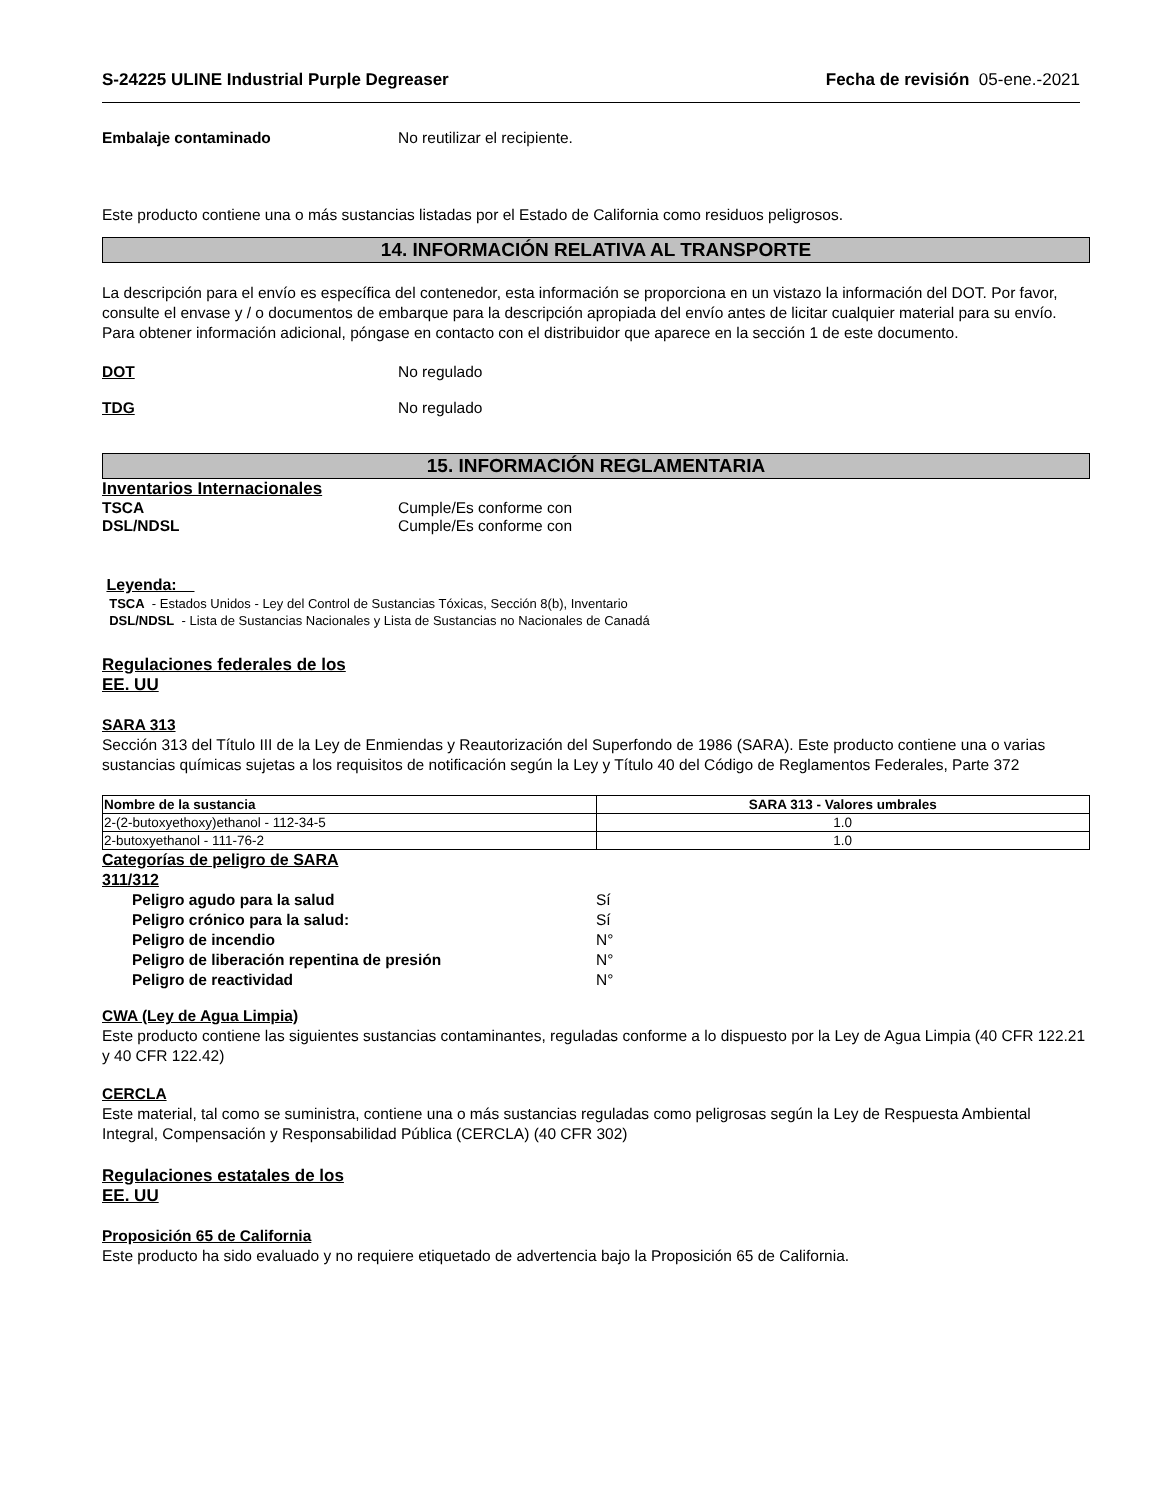S-24225 ULINE Industrial Purple Degreaser Fecha de revisión 05-ene.-2021
Embalaje contaminado No reutilizar el recipiente.
Este producto contiene una o más sustancias listadas por el Estado de California como residuos peligrosos.
14. INFORMACIÓN RELATIVA AL TRANSPORTE
La descripción para el envío es específica del contenedor, esta información se proporciona en un vistazo la información del DOT. Por favor, consulte el envase y / o documentos de embarque para la descripción apropiada del envío antes de licitar cualquier material para su envío. Para obtener información adicional, póngase en contacto con el distribuidor que aparece en la sección 1 de este documento.
DOT No regulado
TDG No regulado
15. INFORMACIÓN REGLAMENTARIA
Inventarios Internacionales
TSCA Cumple/Es conforme con
DSL/NDSL Cumple/Es conforme con
Leyenda:
TSCA - Estados Unidos - Ley del Control de Sustancias Tóxicas, Sección 8(b), Inventario
DSL/NDSL - Lista de Sustancias Nacionales y Lista de Sustancias no Nacionales de Canadá
Regulaciones federales de los
EE. UU
SARA 313
Sección 313 del Título III de la Ley de Enmiendas y Reautorización del Superfondo de 1986 (SARA). Este producto contiene una o varias sustancias químicas sujetas a los requisitos de notificación según la Ley y Título 40 del Código de Reglamentos Federales, Parte 372
| Nombre de la sustancia | SARA 313 - Valores umbrales |
| --- | --- |
| 2-(2-butoxyethoxy)ethanol - 112-34-5 | 1.0 |
| 2-butoxyethanol - 111-76-2 | 1.0 |
Categorías de peligro de SARA
311/312
Peligro agudo para la salud Sí
Peligro crónico para la salud: Sí
Peligro de incendio N°
Peligro de liberación repentina de presión N°
Peligro de reactividad N°
CWA (Ley de Agua Limpia)
Este producto contiene las siguientes sustancias contaminantes, reguladas conforme a lo dispuesto por la Ley de Agua Limpia (40 CFR 122.21 y 40 CFR 122.42)
CERCLA
Este material, tal como se suministra, contiene una o más sustancias reguladas como peligrosas según la Ley de Respuesta Ambiental Integral, Compensación y Responsabilidad Pública (CERCLA) (40 CFR 302)
Regulaciones estatales de los
EE. UU
Proposición 65 de California
Este producto ha sido evaluado y no requiere etiquetado de advertencia bajo la Proposición 65 de California.